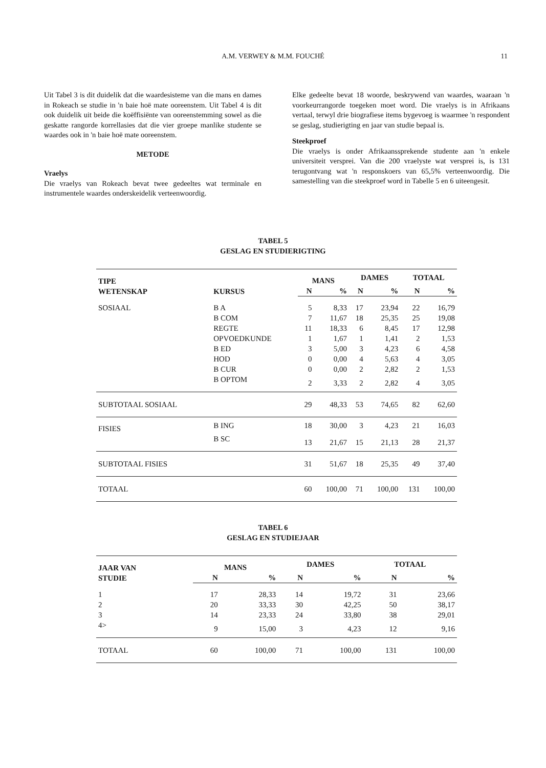A.M. VERWEY & M.M. FOUCHÉ
11
Uit Tabel 3 is dit duidelik dat die waardesisteme van die mans en dames in Rokeach se studie in 'n baie hoë mate ooreenstem. Uit Tabel 4 is dit ook duidelik uit beide die koëffisiënte van ooreenstemming sowel as die geskatte rangorde korrellasies dat die vier groepe manlike studente se waardes ook in 'n baie hoë mate ooreenstem.
METODE
Vraelys
Die vraelys van Rokeach bevat twee gedeeltes wat terminale en instrumentele waardes onderskeidelik verteenwoordig.
Elke gedeelte bevat 18 woorde, beskrywend van waardes, waaraan 'n voorkeurrangorde toegeken moet word. Die vraelys is in Afrikaans vertaal, terwyl drie biografiese items bygevoeg is waarmee 'n respondent se geslag, studierigting en jaar van studie bepaal is.
Steekproef
Die vraelys is onder Afrikaanssprekende studente aan 'n enkele universiteit versprei. Van die 200 vraelyste wat versprei is, is 131 terugontvang wat 'n responskoers van 65,5% verteenwoordig. Die samestelling van die steekproef word in Tabelle 5 en 6 uiteengesit.
TABEL 5
GESLAG EN STUDIERIGTING
| TIPE WETENSKAP | KURSUS | MANS | | DAMES | | TOTAAL | |
| --- | --- | --- | --- | --- | --- | --- | --- |
| | | N | % | N | % | N | % |
| SOSIAAL | B A | 5 | 8,33 | 17 | 23,94 | 22 | 16,79 |
| | B COM | 7 | 11,67 | 18 | 25,35 | 25 | 19,08 |
| | REGTE | 11 | 18,33 | 6 | 8,45 | 17 | 12,98 |
| | OPVOEDKUNDE | 1 | 1,67 | 1 | 1,41 | 2 | 1,53 |
| | B ED | 3 | 5,00 | 3 | 4,23 | 6 | 4,58 |
| | HOD | 0 | 0,00 | 4 | 5,63 | 4 | 3,05 |
| | B CUR | 0 | 0,00 | 2 | 2,82 | 2 | 1,53 |
| | B OPTOM | 2 | 3,33 | 2 | 2,82 | 4 | 3,05 |
| SUBTOTAAL SOSIAAL | | 29 | 48,33 | 53 | 74,65 | 82 | 62,60 |
| FISIES | B ING | 18 | 30,00 | 3 | 4,23 | 21 | 16,03 |
| | B SC | 13 | 21,67 | 15 | 21,13 | 28 | 21,37 |
| SUBTOTAAL FISIES | | 31 | 51,67 | 18 | 25,35 | 49 | 37,40 |
| TOTAAL | | 60 | 100,00 | 71 | 100,00 | 131 | 100,00 |
TABEL 6
GESLAG EN STUDIEJAAR
| JAAR VAN STUDIE | MANS | | DAMES | | TOTAAL | |
| --- | --- | --- | --- | --- | --- | --- |
| | N | % | N | % | N | % |
| 1 | 17 | 28,33 | 14 | 19,72 | 31 | 23,66 |
| 2 | 20 | 33,33 | 30 | 42,25 | 50 | 38,17 |
| 3 | 14 | 23,33 | 24 | 33,80 | 38 | 29,01 |
| 4> | 9 | 15,00 | 3 | 4,23 | 12 | 9,16 |
| TOTAAL | 60 | 100,00 | 71 | 100,00 | 131 | 100,00 |